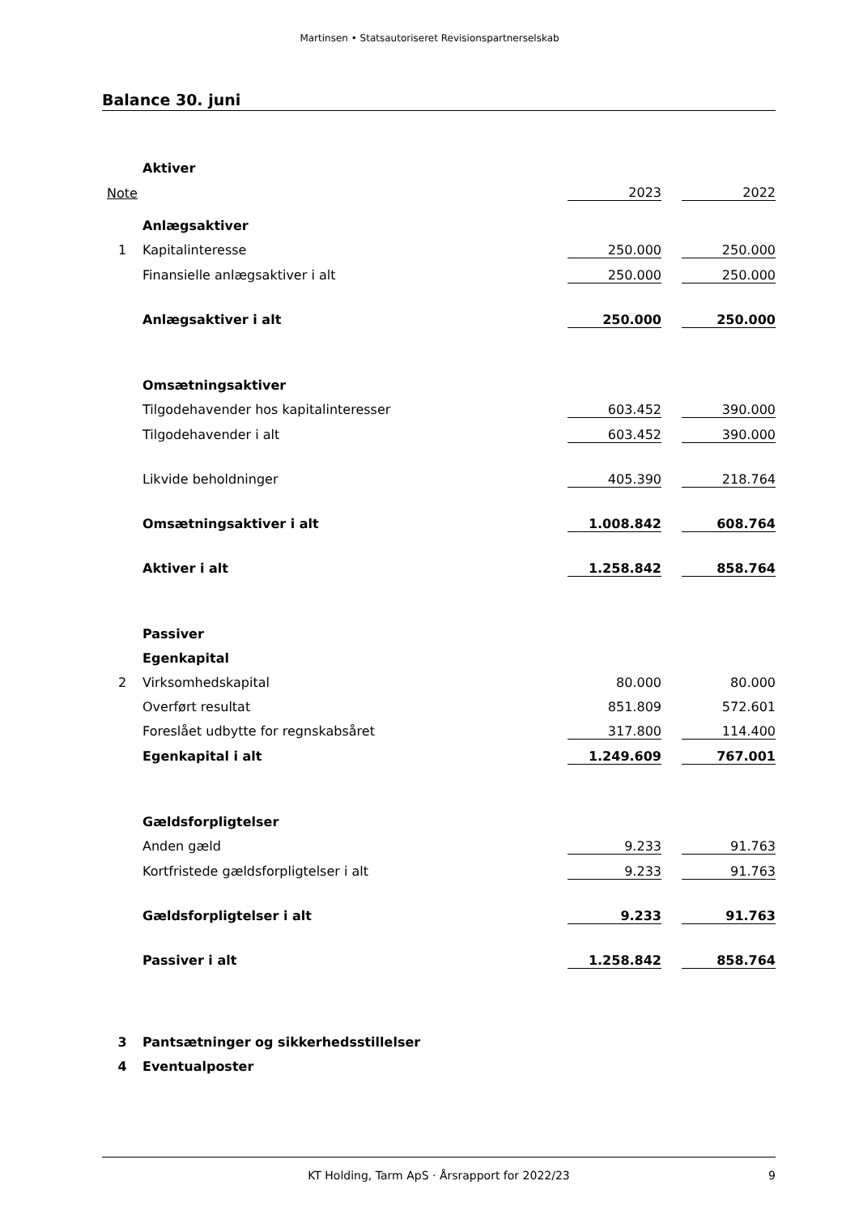Martinsen • Statsautoriseret Revisionspartnerselskab
Balance 30. juni
| | Aktiver | | | |
| Note | | 2023 | | 2022 |
| | Anlægsaktiver | | | |
| 1 | Kapitalinteresse | 250.000 | | 250.000 |
| | Finansielle anlægsaktiver i alt | 250.000 | | 250.000 |
| | Anlægsaktiver i alt | 250.000 | | 250.000 |
| | Omsætningsaktiver | | | |
| | Tilgodehavender hos kapitalinteresser | 603.452 | | 390.000 |
| | Tilgodehavender i alt | 603.452 | | 390.000 |
| | Likvide beholdninger | 405.390 | | 218.764 |
| | Omsætningsaktiver i alt | 1.008.842 | | 608.764 |
| | Aktiver i alt | 1.258.842 | | 858.764 |
| | Passiver | | | |
| | Egenkapital | | | |
| 2 | Virksomhedskapital | 80.000 | | 80.000 |
| | Overført resultat | 851.809 | | 572.601 |
| | Foreslået udbytte for regnskabsåret | 317.800 | | 114.400 |
| | Egenkapital i alt | 1.249.609 | | 767.001 |
| | Gældsforpligtelser | | | |
| | Anden gæld | 9.233 | | 91.763 |
| | Kortfristede gældsforpligtelser i alt | 9.233 | | 91.763 |
| | Gældsforpligtelser i alt | 9.233 | | 91.763 |
| | Passiver i alt | 1.258.842 | | 858.764 |
| 3 | Pantsætninger og sikkerhedsstillelser | | | |
| 4 | Eventualposter | | | |
KT Holding, Tarm ApS · Årsrapport for 2022/23 9